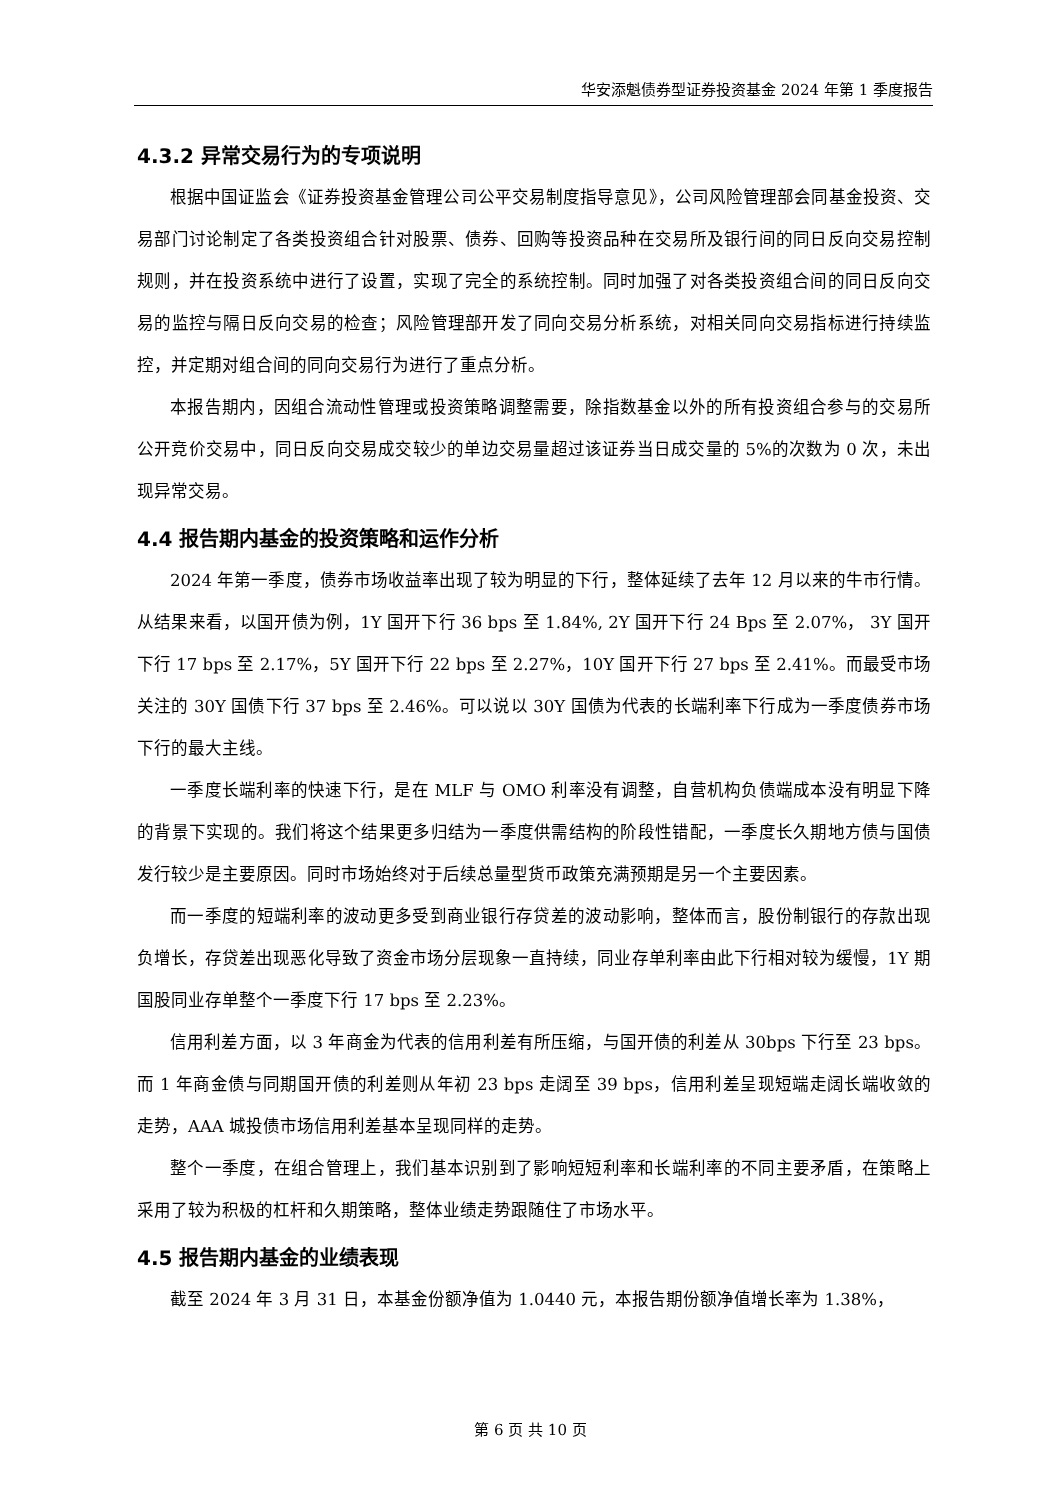华安添魁债券型证券投资基金 2024 年第 1 季度报告
4.3.2 异常交易行为的专项说明
根据中国证监会《证券投资基金管理公司公平交易制度指导意见》，公司风险管理部会同基金投资、交易部门讨论制定了各类投资组合针对股票、债券、回购等投资品种在交易所及银行间的同日反向交易控制规则，并在投资系统中进行了设置，实现了完全的系统控制。同时加强了对各类投资组合间的同日反向交易的监控与隔日反向交易的检查；风险管理部开发了同向交易分析系统，对相关同向交易指标进行持续监控，并定期对组合间的同向交易行为进行了重点分析。
本报告期内，因组合流动性管理或投资策略调整需要，除指数基金以外的所有投资组合参与的交易所公开竞价交易中，同日反向交易成交较少的单边交易量超过该证券当日成交量的 5%的次数为 0 次，未出现异常交易。
4.4 报告期内基金的投资策略和运作分析
2024 年第一季度，债券市场收益率出现了较为明显的下行，整体延续了去年 12 月以来的牛市行情。从结果来看，以国开债为例，1Y 国开下行 36 bps 至 1.84%, 2Y 国开下行 24 Bps 至 2.07%， 3Y 国开下行 17 bps 至 2.17%，5Y 国开下行 22 bps 至 2.27%，10Y 国开下行 27 bps 至 2.41%。而最受市场关注的 30Y 国债下行 37 bps 至 2.46%。可以说以 30Y 国债为代表的长端利率下行成为一季度债券市场下行的最大主线。
一季度长端利率的快速下行，是在 MLF 与 OMO 利率没有调整，自营机构负债端成本没有明显下降的背景下实现的。我们将这个结果更多归结为一季度供需结构的阶段性错配，一季度长久期地方债与国债发行较少是主要原因。同时市场始终对于后续总量型货币政策充满预期是另一个主要因素。
而一季度的短端利率的波动更多受到商业银行存贷差的波动影响，整体而言，股份制银行的存款出现负增长，存贷差出现恶化导致了资金市场分层现象一直持续，同业存单利率由此下行相对较为缓慢，1Y 期国股同业存单整个一季度下行 17 bps 至 2.23%。
信用利差方面，以 3 年商金为代表的信用利差有所压缩，与国开债的利差从 30bps 下行至 23 bps。而 1 年商金债与同期国开债的利差则从年初 23 bps 走阔至 39 bps，信用利差呈现短端走阔长端收敛的走势，AAA 城投债市场信用利差基本呈现同样的走势。
整个一季度，在组合管理上，我们基本识别到了影响短短利率和长端利率的不同主要矛盾，在策略上采用了较为积极的杠杆和久期策略，整体业绩走势跟随住了市场水平。
4.5 报告期内基金的业绩表现
截至 2024 年 3 月 31 日，本基金份额净值为 1.0440 元，本报告期份额净值增长率为 1.38%，
第 6 页 共 10 页